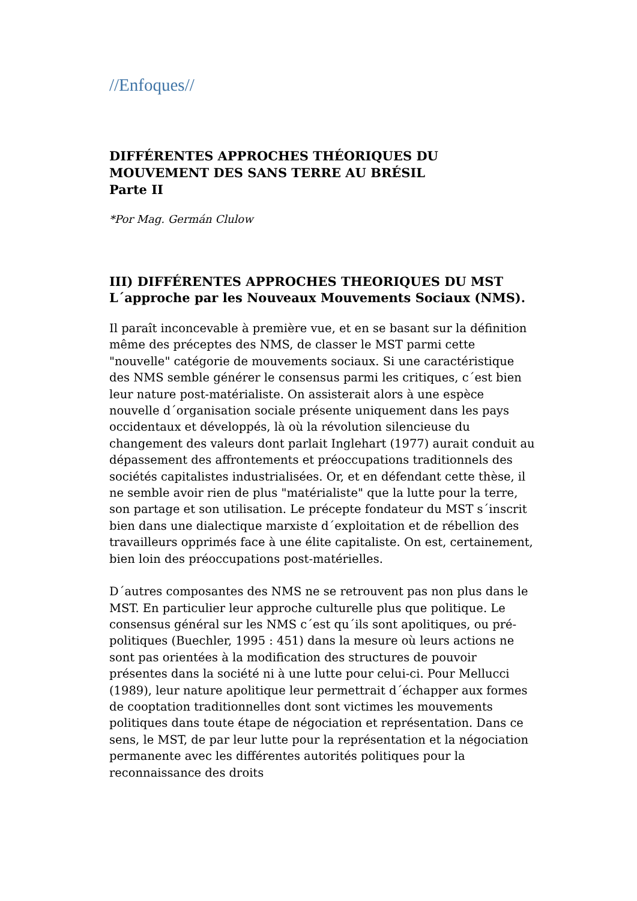//Enfoques//
DIFFÉRENTES APPROCHES THÉORIQUES DU MOUVEMENT DES SANS TERRE AU BRÉSIL
Parte II
*Por Mag. Germán Clulow
III) DIFFÉRENTES APPROCHES THEORIQUES DU MST
L´approche par les Nouveaux Mouvements Sociaux (NMS).
Il paraît inconcevable à première vue, et en se basant sur la définition même des préceptes des NMS, de classer le MST parmi cette "nouvelle" catégorie de mouvements sociaux. Si une caractéristique des NMS semble générer le consensus parmi les critiques, c´est bien leur nature post-matérialiste. On assisterait alors à une espèce nouvelle d´organisation sociale présente uniquement dans les pays occidentaux et développés, là où la révolution silencieuse du changement des valeurs dont parlait Inglehart (1977) aurait conduit au dépassement des affrontements et préoccupations traditionnels des sociétés capitalistes industrialisées. Or, et en défendant cette thèse, il ne semble avoir rien de plus "matérialiste" que la lutte pour la terre, son partage et son utilisation. Le précepte fondateur du MST s´inscrit bien dans une dialectique marxiste d´exploitation et de rébellion des travailleurs opprimés face à une élite capitaliste. On est, certainement, bien loin des préoccupations post-matérielles.
D´autres composantes des NMS ne se retrouvent pas non plus dans le MST. En particulier leur approche culturelle plus que politique. Le consensus général sur les NMS c´est qu´ils sont apolitiques, ou pré-politiques (Buechler, 1995 : 451) dans la mesure où leurs actions ne sont pas orientées à la modification des structures de pouvoir présentes dans la société ni à une lutte pour celui-ci. Pour Mellucci (1989), leur nature apolitique leur permettrait d´échapper aux formes de cooptation traditionnelles dont sont victimes les mouvements politiques dans toute étape de négociation et représentation. Dans ce sens, le MST, de par leur lutte pour la représentation et la négociation permanente avec les différentes autorités politiques pour la reconnaissance des droits